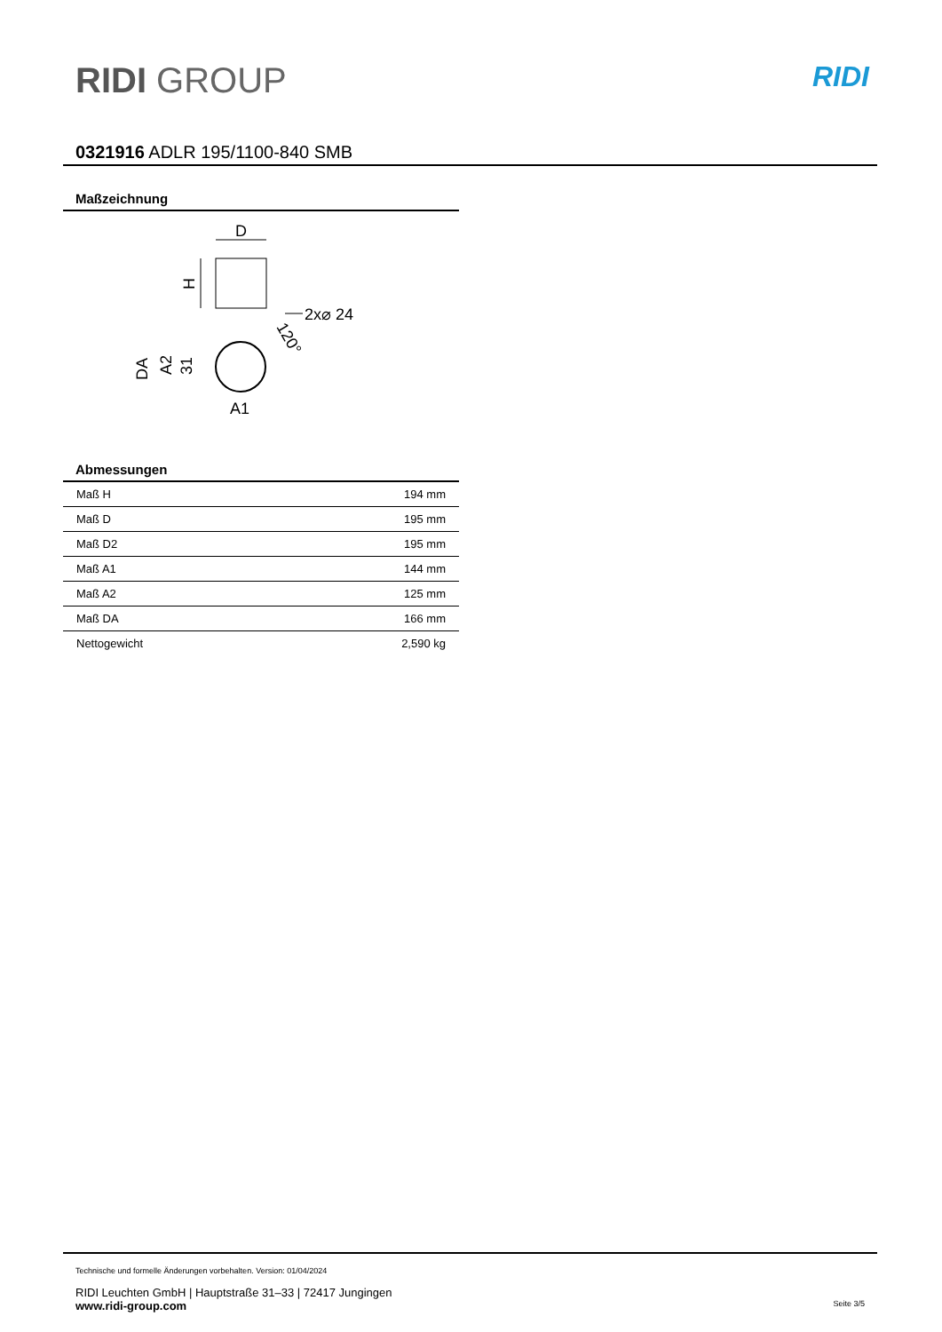RIDI GROUP
RIDI
0321916 ADLR 195/1100-840 SMB
Maßzeichnung
D
H
2x⌀ 24
120°
DA
A2
31
A1
Abmessungen
| Maß H | 194 mm |
| Maß D | 195 mm |
| Maß D2 | 195 mm |
| Maß A1 | 144 mm |
| Maß A2 | 125 mm |
| Maß DA | 166 mm |
| Nettogewicht | 2,590 kg |
Technische und formelle Änderungen vorbehalten. Version: 01/04/2024
RIDI Leuchten GmbH | Hauptstraße 31–33 | 72417 Jungingen
www.ridi-group.com Seite 3/5